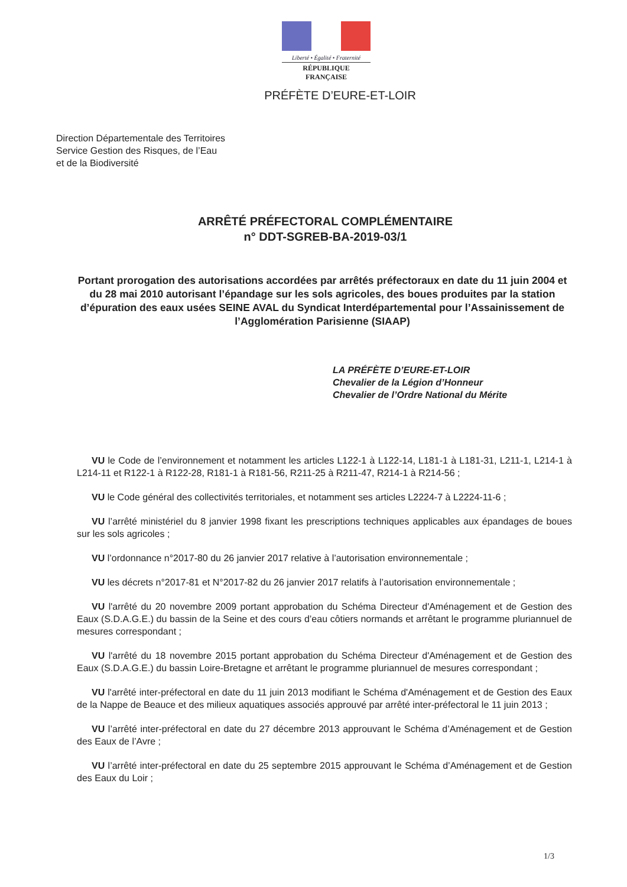Liberté • Égalité • Fraternité
RÉPUBLIQUE FRANÇAISE
PRÉFÈTE D’EURE-ET-LOIR
Direction Départementale des Territoires
Service Gestion des Risques, de l’Eau
et de la Biodiversité
ARRÊTÉ PRÉFECTORAL COMPLÉMENTAIRE
n° DDT-SGREB-BA-2019-03/1
Portant prorogation des autorisations accordées par arrêtés préfectoraux en date du 11 juin 2004 et du 28 mai 2010 autorisant l’épandage sur les sols agricoles, des boues produites par la station d’épuration des eaux usées SEINE AVAL du Syndicat Interdépartemental pour l’Assainissement de l’Agglomération Parisienne (SIAAP)
LA PRÉFÈTE D’EURE-ET-LOIR
Chevalier de la Légion d’Honneur
Chevalier de l’Ordre National du Mérite
VU le Code de l’environnement et notamment les articles L122-1 à L122-14, L181-1 à L181-31, L211-1, L214-1 à L214-11 et R122-1 à R122-28, R181-1 à R181-56, R211-25 à R211-47, R214-1 à R214-56 ;
VU le Code général des collectivités territoriales, et notamment ses articles L2224-7 à L2224-11-6 ;
VU l’arrêté ministériel du 8 janvier 1998 fixant les prescriptions techniques applicables aux épandages de boues sur les sols agricoles ;
VU l’ordonnance n°2017-80 du 26 janvier 2017 relative à l’autorisation environnementale ;
VU les décrets n°2017-81 et N°2017-82 du 26 janvier 2017 relatifs à l’autorisation environnementale ;
VU l'arrêté du 20 novembre 2009 portant approbation du Schéma Directeur d'Aménagement et de Gestion des Eaux (S.D.A.G.E.) du bassin de la Seine et des cours d’eau côtiers normands et arrêtant le programme pluriannuel de mesures correspondant ;
VU l'arrêté du 18 novembre 2015 portant approbation du Schéma Directeur d'Aménagement et de Gestion des Eaux (S.D.A.G.E.) du bassin Loire-Bretagne et arrêtant le programme pluriannuel de mesures correspondant ;
VU l'arrêté inter-préfectoral en date du 11 juin 2013 modifiant le Schéma d'Aménagement et de Gestion des Eaux de la Nappe de Beauce et des milieux aquatiques associés approuvé par arrêté inter-préfectoral le 11 juin 2013 ;
VU l’arrêté inter-préfectoral en date du 27 décembre 2013 approuvant le Schéma d’Aménagement et de Gestion des Eaux de l’Avre ;
VU l’arrêté inter-préfectoral en date du 25 septembre 2015 approuvant le Schéma d’Aménagement et de Gestion des Eaux du Loir ;
1/3